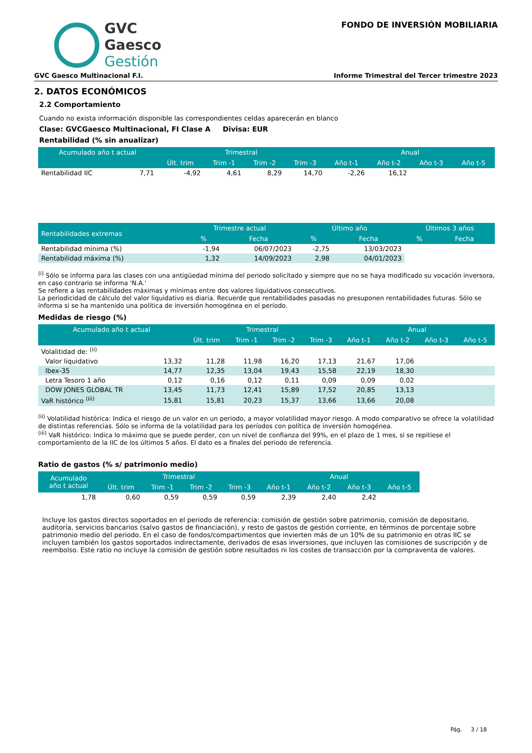GVC
Gaesco
Gestión
FONDO DE INVERSIÓN MOBILIARIA
GVC Gaesco Multinacional F.I. Informe Trimestral del Tercer trimestre 2023
2. DATOS ECONÓMICOS
2.2 Comportamiento
Cuando no exista información disponible las correspondientes celdas aparecerán en blanco
Clase: GVCGaesco Multinacional, FI Clase A Divisa: EUR
Rentabilidad (% sin anualizar)
| Acumulado año t actual | | Trimestral | | | | Anual | | | |
| --- | --- | --- | --- | --- | --- | --- | --- | --- | --- |
| | | Últ. trim | Trim -1 | Trim -2 | Trim -3 | Año t-1 | Año t-2 | Año t-3 | Año t-5 |
| Rentabilidad IIC | 7,71 | -4,92 | 4,61 | 8,29 | 14,70 | -2,26 | 16,12 | | |
| Rentabilidades extremas | Trimestre actual | | Último año | | Últimos 3 años | |
| --- | --- | --- | --- | --- | --- | --- |
| | % | Fecha | % | Fecha | % | Fecha |
| Rentabilidad mínima (%) | -1,94 | 06/07/2023 | -2,75 | 13/03/2023 | | |
| Rentabilidad máxima (%) | 1,32 | 14/09/2023 | 2,98 | 04/01/2023 | | |
<sup>(i)</sup> Sólo se informa para las clases con una antigüedad mínima del periodo solicitado y siempre que no se haya modificado su vocación inversora, en caso contrario se informa 'N.A.'
Se refiere a las rentabilidades máximas y mínimas entre dos valores liquidativos consecutivos.
La periodicidad de cálculo del valor liquidativo es diaria. Recuerde que rentabilidades pasadas no presuponen rentabilidades futuras. Sólo se informa si se ha mantenido una política de inversión homogénea en el período.
Medidas de riesgo (%)
| Acumulado año t actual | | Trimestral | | | | Anual | | | |
| --- | --- | --- | --- | --- | --- | --- | --- | --- | --- |
| | | Últ. trim | Trim -1 | Trim -2 | Trim -3 | Año t-1 | Año t-2 | Año t-3 | Año t-5 |
| Volalitidad de: <sup>(ii)</sup> | | | | | | | | | |
| Valor liquidativo | 13,32 | 11,28 | 11,98 | 16,20 | 17,13 | 21,67 | 17,06 | | |
| Ibex-35 | 14,77 | 12,35 | 13,04 | 19,43 | 15,58 | 22,19 | 18,30 | | |
| Letra Tesoro 1 año | 0,12 | 0,16 | 0,12 | 0,11 | 0,09 | 0,09 | 0,02 | | |
| DOW JONES GLOBAL TR | 13,45 | 11,73 | 12,41 | 15,89 | 17,52 | 20,85 | 13,13 | | |
| VaR histórico <sup>(iii)</sup> | 15,81 | 15,81 | 20,23 | 15,37 | 13,66 | 13,66 | 20,08 | | |
<sup>(ii)</sup> Volatilidad histórica: Indica el riesgo de un valor en un periodo, a mayor volatilidad mayor riesgo. A modo comparativo se ofrece la volatilidad de distintas referencias. Sólo se informa de la volatilidad para los períodos con política de inversión homogénea.
<sup>(iii)</sup> VaR histórico: Indica lo máximo que se puede perder, con un nivel de confianza del 99%, en el plazo de 1 mes, si se repitiese el comportamiento de la IIC de los últimos 5 años. El dato es a finales del periodo de referencia.
Ratio de gastos (% s/ patrimonio medio)
| Acumulado año t actual | Trimestral | | | | Anual | | | |
| --- | --- | --- | --- | --- | --- | --- | --- | --- |
| | Últ. trim | Trim -1 | Trim -2 | Trim -3 | Año t-1 | Año t-2 | Año t-3 | Año t-5 |
| 1,78 | 0,60 | 0,59 | 0,59 | 0,59 | 2,39 | 2,40 | 2,42 | |
Incluye los gastos directos soportados en el periodo de referencia: comisión de gestión sobre patrimonio, comisión de depositario, auditoría, servicios bancarios (salvo gastos de financiación), y resto de gastos de gestión corriente, en términos de porcentaje sobre patrimonio medio del periodo. En el caso de fondos/compartimentos que invierten más de un 10% de su patrimonio en otras IIC se incluyen también los gastos soportados indirectamente, derivados de esas inversiones, que incluyen las comisiones de suscripción y de reembolso. Este ratio no incluye la comisión de gestión sobre resultados ni los costes de transacción por la compraventa de valores.
Pág. 3 / 18